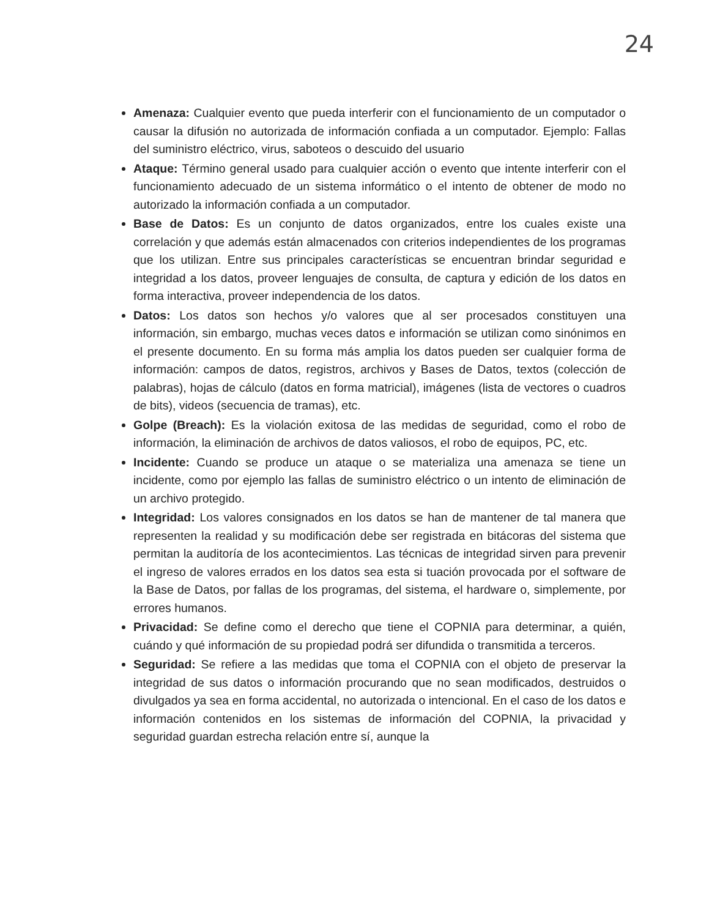24
Amenaza: Cualquier evento que pueda interferir con el funcionamiento de un computador o causar la difusión no autorizada de información confiada a un computador. Ejemplo: Fallas del suministro eléctrico, virus, saboteos o descuido del usuario
Ataque: Término general usado para cualquier acción o evento que intente interferir con el funcionamiento adecuado de un sistema informático o el intento de obtener de modo no autorizado la información confiada a un computador.
Base de Datos: Es un conjunto de datos organizados, entre los cuales existe una correlación y que además están almacenados con criterios independientes de los programas que los utilizan. Entre sus principales características se encuentran brindar seguridad e integridad a los datos, proveer lenguajes de consulta, de captura y edición de los datos en forma interactiva, proveer independencia de los datos.
Datos: Los datos son hechos y/o valores que al ser procesados constituyen una información, sin embargo, muchas veces datos e información se utilizan como sinónimos en el presente documento. En su forma más amplia los datos pueden ser cualquier forma de información: campos de datos, registros, archivos y Bases de Datos, textos (colección de palabras), hojas de cálculo (datos en forma matricial), imágenes (lista de vectores o cuadros de bits), videos (secuencia de tramas), etc.
Golpe (Breach): Es la violación exitosa de las medidas de seguridad, como el robo de información, la eliminación de archivos de datos valiosos, el robo de equipos, PC, etc.
Incidente: Cuando se produce un ataque o se materializa una amenaza se tiene un incidente, como por ejemplo las fallas de suministro eléctrico o un intento de eliminación de un archivo protegido.
Integridad: Los valores consignados en los datos se han de mantener de tal manera que representen la realidad y su modificación debe ser registrada en bitácoras del sistema que permitan la auditoría de los acontecimientos. Las técnicas de integridad sirven para prevenir el ingreso de valores errados en los datos sea esta si tuación provocada por el software de la Base de Datos, por fallas de los programas, del sistema, el hardware o, simplemente, por errores humanos.
Privacidad: Se define como el derecho que tiene el COPNIA para determinar, a quién, cuándo y qué información de su propiedad podrá ser difundida o transmitida a terceros.
Seguridad: Se refiere a las medidas que toma el COPNIA con el objeto de preservar la integridad de sus datos o información procurando que no sean modificados, destruidos o divulgados ya sea en forma accidental, no autorizada o intencional. En el caso de los datos e información contenidos en los sistemas de información del COPNIA, la privacidad y seguridad guardan estrecha relación entre sí, aunque la